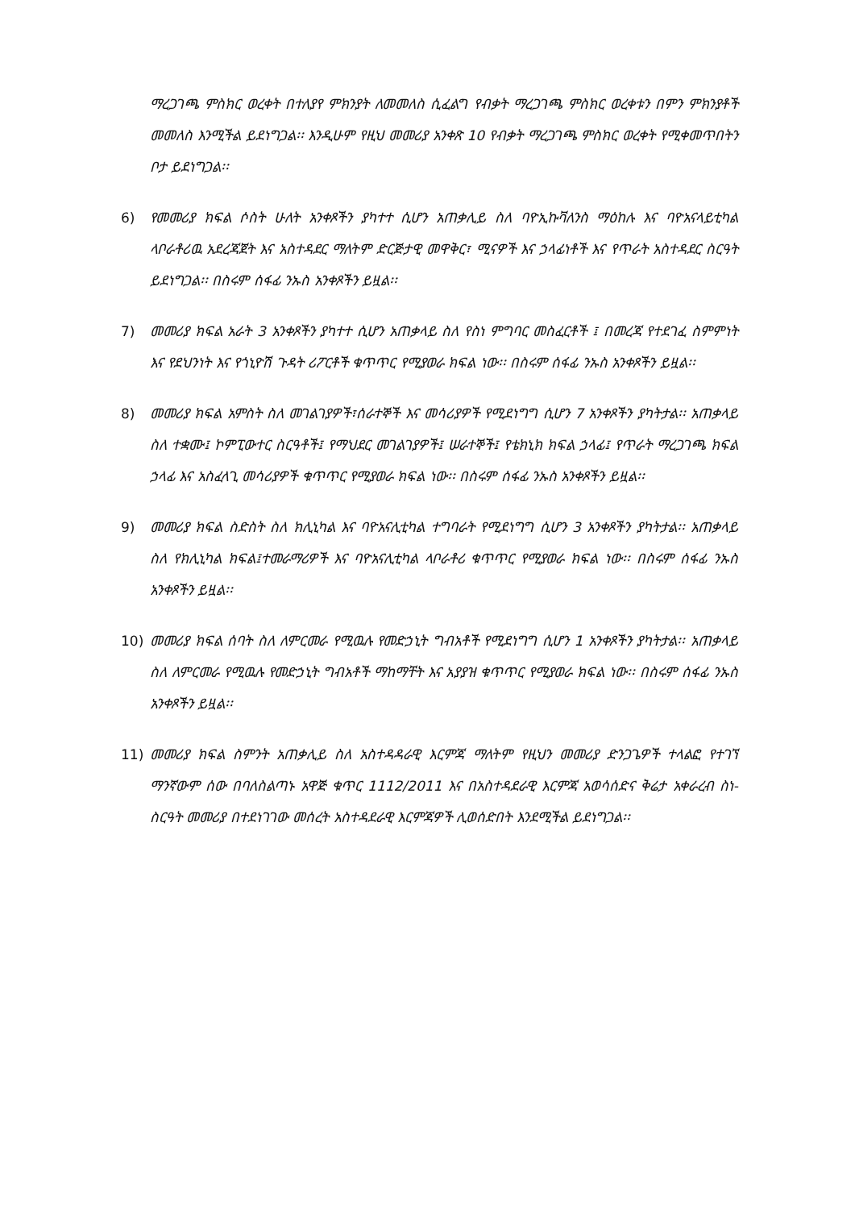ማረጋገጫ ምስክር ወረቀት በተለያየ ምክንያት ለመመለስ ሲፈልግ የብቃት ማረጋገጫ ምስክር ወረቀቱን በምን ምክንያቶች መመለስ እንሚችል ይደነግጋል፡፡ እንዲሁም የዚህ መመሪያ አንቀጽ 10 የብቃት ማረጋገጫ ምስክር ወረቀት የሚቀመጥበትን ቦታ ይደነግጋል፡፡
6) የመመሪያ ክፍል ሶስት ሁለት አንቀጾችን ያካተተ ሲሆን አጠቃሊይ ስለ ባዮኢኩቫለንስ ማዕከሉ እና ባዮአናላይቲካል ላቦራቶሪዉ አደረጃጀት እና አስተዳደር ማለትም ድርጅታዊ መዋቅር፣ ሚናዎች እና ኃላፊነቶች እና የጥራት አስተዳደር ስርዓት ይደነግጋል፡፡ በስሩም ሰፋፊ ንኡስ አንቀጾችን ይዟል፡፡
7) መመሪያ ክፍል አራት 3 አንቀጾችን ያካተተ ሲሆን አጠቃላይ ስለ የስነ ምግባር መስፈርቶች ፤ በመረጃ የተደገፈ ስምምነት እና የደህንነት እና የጎኒዮሽ ጉዳት ሪፖርቶች ቁጥጥር የሚያወራ ክፍል ነው፡፡ በስሩም ሰፋፊ ንኡስ አንቀጾችን ይዟል፡፡
8) መመሪያ ክፍል አምስት ስለ መገልገያዎች፣ሰራተኞች እና መሳሪያዎች የሚደነግግ ሲሆን 7 አንቀጾችን ያካትታል፡፡ አጠቃላይ ስለ ተቋሙ፤ ኮምፒውተር ስርዓቶች፤ የማህደር መገልገያዎች፤ ሠራተኞች፤ የቴክኒክ ክፍል ኃላፊ፤ የጥራት ማረጋገጫ ክፍል ኃላፊ እና አስፈላጊ መሳሪያዎች ቁጥጥር የሚያወራ ክፍል ነው፡፡ በስሩም ሰፋፊ ንኡስ አንቀጾችን ይዟል፡፡
9) መመሪያ ክፍል ስድስት ስለ ክሊኒካል እና ባዮአናሊቲካል ተግባራት የሚደነግግ ሲሆን 3 አንቀጾችን ያካትታል፡፡ አጠቃላይ ስለ የክሊኒካል ክፍል፤ተመራማሪዎች እና ባዮአናሊቲካል ላቦራቶሪ ቁጥጥር የሚያወራ ክፍል ነው፡፡ በስሩም ሰፋፊ ንኡስ አንቀጾችን ይዟል፡፡
10) መመሪያ ክፍል ሰባት ስለ ለምርመራ የሚዉሉ የመድኃኒት ግብአቶች የሚደነግግ ሲሆን 1 አንቀጾችን ያካትታል፡፡ አጠቃላይ ስለ ለምርመራ የሚዉሉ የመድኃኒት ግብአቶች ማከማቸት እና አያያዝ ቁጥጥር የሚያወራ ክፍል ነው፡፡ በስሩም ሰፋፊ ንኡስ አንቀጾችን ይዟል፡፡
11) መመሪያ ክፍል ስምንት አጠቃሊይ ስለ አስተዳዳራዊ እርምጃ ማለትም የዚህን መመሪያ ድንጋጌዎች ተላልፎ የተገኘ ማንኛውም ሰው በባለስልጣኑ አዋጅ ቁጥር 1112/2011 እና በአስተዳደራዊ እርምጃ አወሳሰድና ቅሬታ አቀራረብ ስነ-ስርዓት መመሪያ በተደነገገው መሰረት አስተዳደራዊ እርምጃዎች ሊወሰድበት እንደሚችል ይደነግጋል፡፡